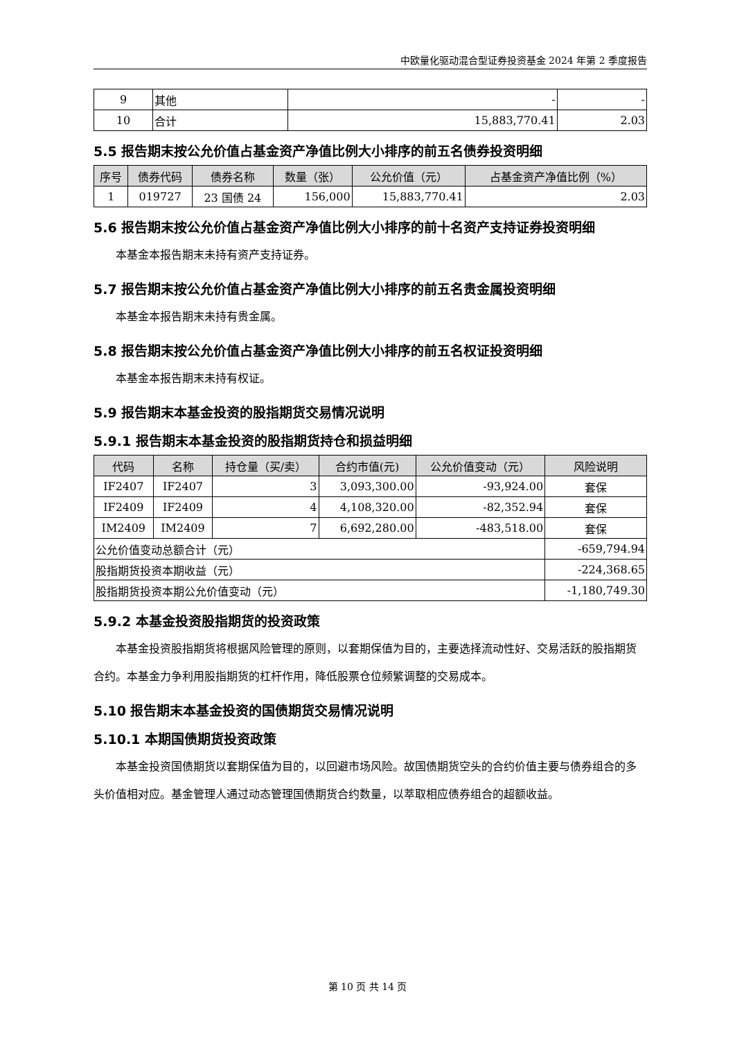中欧量化驱动混合型证券投资基金 2024 年第 2 季度报告
| 9 | 其他 | - | - |
| 10 | 合计 | 15,883,770.41 | 2.03 |
5.5 报告期末按公允价值占基金资产净值比例大小排序的前五名债券投资明细
| 序号 | 债券代码 | 债券名称 | 数量（张） | 公允价值（元） | 占基金资产净值比例（%） |
| --- | --- | --- | --- | --- | --- |
| 1 | 019727 | 23 国债 24 | 156,000 | 15,883,770.41 | 2.03 |
5.6 报告期末按公允价值占基金资产净值比例大小排序的前十名资产支持证券投资明细
本基金本报告期末未持有资产支持证券。
5.7 报告期末按公允价值占基金资产净值比例大小排序的前五名贵金属投资明细
本基金本报告期末未持有贵金属。
5.8 报告期末按公允价值占基金资产净值比例大小排序的前五名权证投资明细
本基金本报告期末未持有权证。
5.9 报告期末本基金投资的股指期货交易情况说明
5.9.1 报告期末本基金投资的股指期货持仓和损益明细
| 代码 | 名称 | 持仓量（买/卖） | 合约市值(元) | 公允价值变动（元） | 风险说明 |
| --- | --- | --- | --- | --- | --- |
| IF2407 | IF2407 | 3 | 3,093,300.00 | -93,924.00 | 套保 |
| IF2409 | IF2409 | 4 | 4,108,320.00 | -82,352.94 | 套保 |
| IM2409 | IM2409 | 7 | 6,692,280.00 | -483,518.00 | 套保 |
| 公允价值变动总额合计（元） | | | | | -659,794.94 |
| 股指期货投资本期收益（元） | | | | | -224,368.65 |
| 股指期货投资本期公允价值变动（元） | | | | | -1,180,749.30 |
5.9.2 本基金投资股指期货的投资政策
本基金投资股指期货将根据风险管理的原则，以套期保值为目的，主要选择流动性好、交易活跃的股指期货合约。本基金力争利用股指期货的杠杆作用，降低股票仓位频繁调整的交易成本。
5.10 报告期末本基金投资的国债期货交易情况说明
5.10.1 本期国债期货投资政策
本基金投资国债期货以套期保值为目的，以回避市场风险。故国债期货空头的合约价值主要与债券组合的多头价值相对应。基金管理人通过动态管理国债期货合约数量，以萃取相应债券组合的超额收益。
第 10 页 共 14 页